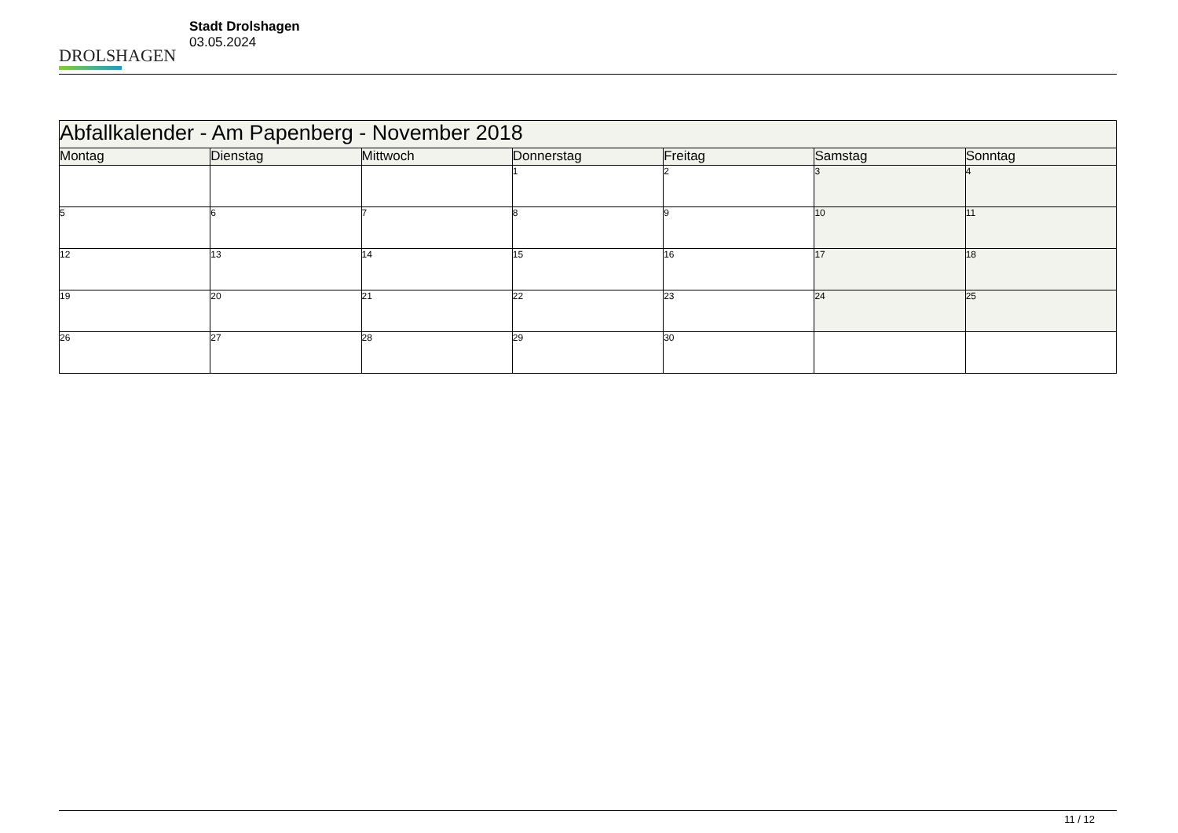DROLSHAGEN
Stadt Drolshagen
03.05.2024
| Abfallkalender - Am Papenberg - November 2018 | | | | | | |
| --- | --- | --- | --- | --- | --- | --- |
| Montag | Dienstag | Mittwoch | Donnerstag | Freitag | Samstag | Sonntag |
| | | | 1 | 2 | 3 | 4 |
| 5 | 6 | 7 | 8 | 9 | 10 | 11 |
| 12 | 13 | 14 | 15 | 16 | 17 | 18 |
| 19 | 20 | 21 | 22 | 23 | 24 | 25 |
| 26 | 27 | 28 | 29 | 30 | | |
11 / 12